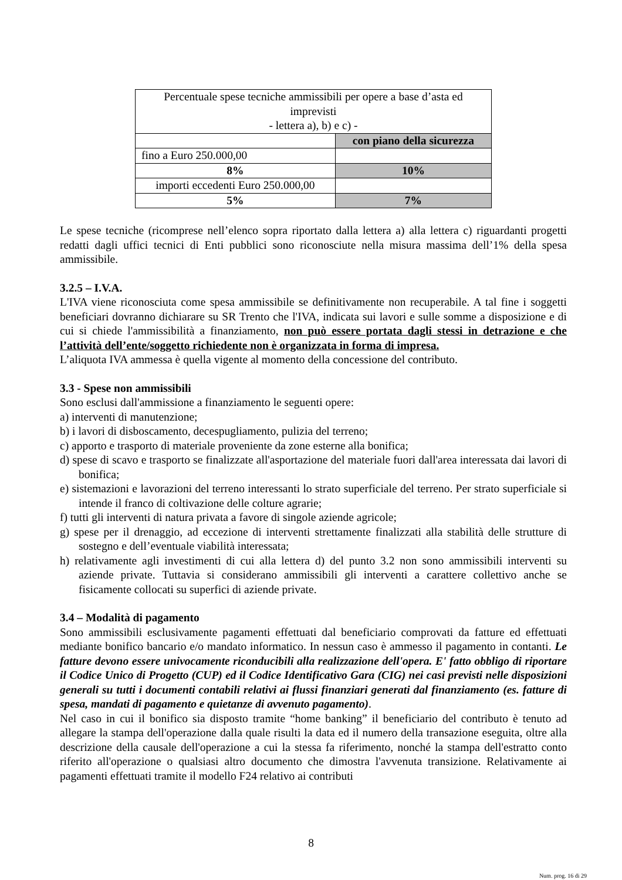| Percentuale spese tecniche ammissibili per opere a base d’asta ed imprevisti - lettera a), b) e c) - | |
| | con piano della sicurezza |
| fino a Euro 250.000,00 | |
| 8% | 10% |
| importi eccedenti Euro 250.000,00 | |
| 5% | 7% |
Le spese tecniche (ricomprese nell’elenco sopra riportato dalla lettera a) alla lettera c) riguardanti progetti redatti dagli uffici tecnici di Enti pubblici sono riconosciute nella misura massima dell’1% della spesa ammissibile.
3.2.5 – I.V.A.
L'IVA viene riconosciuta come spesa ammissibile se definitivamente non recuperabile. A tal fine i soggetti beneficiari dovranno dichiarare su SR Trento che l'IVA, indicata sui lavori e sulle somme a disposizione e di cui si chiede l'ammissibilità a finanziamento, non può essere portata dagli stessi in detrazione e che l’attività dell’ente/soggetto richiedente non è organizzata in forma di impresa.
L’aliquota IVA ammessa è quella vigente al momento della concessione del contributo.
3.3 - Spese non ammissibili
Sono esclusi dall'ammissione a finanziamento le seguenti opere:
a) interventi di manutenzione;
b) i lavori di disboscamento, decespugliamento, pulizia del terreno;
c) apporto e trasporto di materiale proveniente da zone esterne alla bonifica;
d) spese di scavo e trasporto se finalizzate all'asportazione del materiale fuori dall'area interessata dai lavori di bonifica;
e) sistemazioni e lavorazioni del terreno interessanti lo strato superficiale del terreno. Per strato superficiale si intende il franco di coltivazione delle colture agrarie;
f) tutti gli interventi di natura privata a favore di singole aziende agricole;
g) spese per il drenaggio, ad eccezione di interventi strettamente finalizzati alla stabilità delle strutture di sostegno e dell’eventuale viabilità interessata;
h) relativamente agli investimenti di cui alla lettera d) del punto 3.2 non sono ammissibili interventi su aziende private. Tuttavia si considerano ammissibili gli interventi a carattere collettivo anche se fisicamente collocati su superfici di aziende private.
3.4 – Modalità di pagamento
Sono ammissibili esclusivamente pagamenti effettuati dal beneficiario comprovati da fatture ed effettuati mediante bonifico bancario e/o mandato informatico. In nessun caso è ammesso il pagamento in contanti. Le fatture devono essere univocamente riconducibili alla realizzazione dell'opera. E' fatto obbligo di riportare il Codice Unico di Progetto (CUP) ed il Codice Identificativo Gara (CIG) nei casi previsti nelle disposizioni generali su tutti i documenti contabili relativi ai flussi finanziari generati dal finanziamento (es. fatture di spesa, mandati di pagamento e quietanze di avvenuto pagamento).
Nel caso in cui il bonifico sia disposto tramite “home banking” il beneficiario del contributo è tenuto ad allegare la stampa dell'operazione dalla quale risulti la data ed il numero della transazione eseguita, oltre alla descrizione della causale dell'operazione a cui la stessa fa riferimento, nonché la stampa dell'estratto conto riferito all'operazione o qualsiasi altro documento che dimostra l'avvenuta transizione. Relativamente ai pagamenti effettuati tramite il modello F24 relativo ai contributi
8
Num. prog. 16 di 29